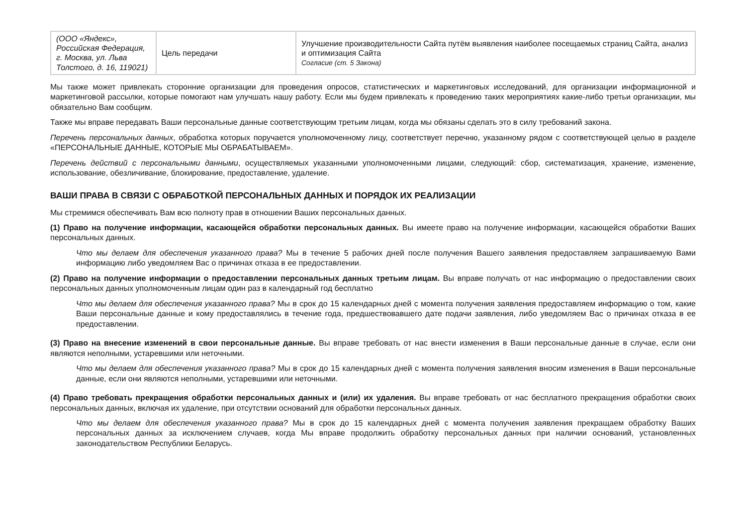| (ООО «Яндекс», Российская Федерация, г. Москва, ул. Льва Толстого, д. 16, 119021) | Цель передачи | Улучшение производительности Сайта путём выявления наиболее посещаемых страниц Сайта, анализ и оптимизация Сайта Согласие (ст. 5 Закона) |
Мы также может привлекать сторонние организации для проведения опросов, статистических и маркетинговых исследований, для организации информационной и маркетинговой рассылки, которые помогают нам улучшать нашу работу. Если мы будем привлекать к проведению таких мероприятиях какие-либо третьи организации, мы обязательно Вам сообщим.
Также мы вправе передавать Ваши персональные данные соответствующим третьим лицам, когда мы обязаны сделать это в силу требований закона.
Перечень персональных данных, обработка которых поручается уполномоченному лицу, соответствует перечню, указанному рядом с соответствующей целью в разделе «ПЕРСОНАЛЬНЫЕ ДАННЫЕ, КОТОРЫЕ МЫ ОБРАБАТЫВАЕМ».
Перечень действий с персональными данными, осуществляемых указанными уполномоченными лицами, следующий: сбор, систематизация, хранение, изменение, использование, обезличивание, блокирование, предоставление, удаление.
ВАШИ ПРАВА В СВЯЗИ С ОБРАБОТКОЙ ПЕРСОНАЛЬНЫХ ДАННЫХ И ПОРЯДОК ИХ РЕАЛИЗАЦИИ
Мы стремимся обеспечивать Вам всю полноту прав в отношении Ваших персональных данных.
(1) Право на получение информации, касающейся обработки персональных данных. Вы имеете право на получение информации, касающейся обработки Ваших персональных данных.
Что мы делаем для обеспечения указанного права? Мы в течение 5 рабочих дней после получения Вашего заявления предоставляем запрашиваемую Вами информацию либо уведомляем Вас о причинах отказа в ее предоставлении.
(2) Право на получение информации о предоставлении персональных данных третьим лицам. Вы вправе получать от нас информацию о предоставлении своих персональных данных уполномоченным лицам один раз в календарный год бесплатно
Что мы делаем для обеспечения указанного права? Мы в срок до 15 календарных дней с момента получения заявления предоставляем информацию о том, какие Ваши персональные данные и кому предоставлялись в течение года, предшествовавшего дате подачи заявления, либо уведомляем Вас о причинах отказа в ее предоставлении.
(3) Право на внесение изменений в свои персональные данные. Вы вправе требовать от нас внести изменения в Ваши персональные данные в случае, если они являются неполными, устаревшими или неточными.
Что мы делаем для обеспечения указанного права? Мы в срок до 15 календарных дней с момента получения заявления вносим изменения в Ваши персональные данные, если они являются неполными, устаревшими или неточными.
(4) Право требовать прекращения обработки персональных данных и (или) их удаления. Вы вправе требовать от нас бесплатного прекращения обработки своих персональных данных, включая их удаление, при отсутствии оснований для обработки персональных данных.
Что мы делаем для обеспечения указанного права? Мы в срок до 15 календарных дней с момента получения заявления прекращаем обработку Ваших персональных данных за исключением случаев, когда Мы вправе продолжить обработку персональных данных при наличии оснований, установленных законодательством Республики Беларусь.